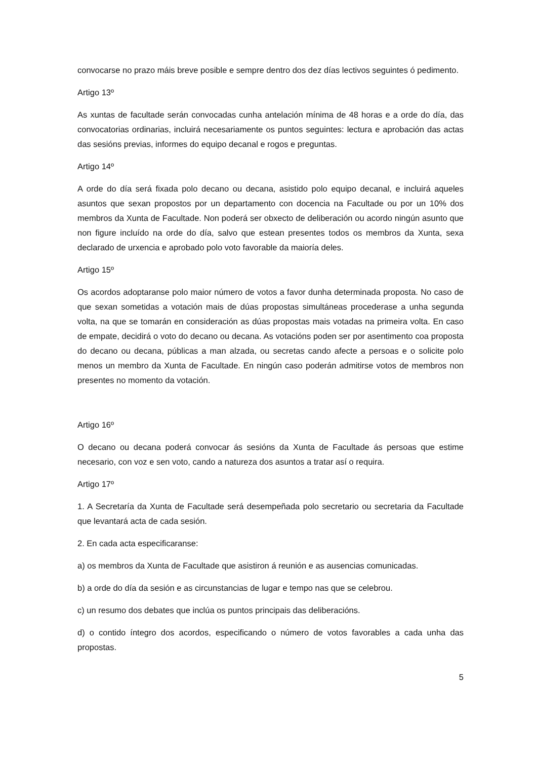convocarse no prazo máis breve posible e sempre dentro dos dez días lectivos seguintes ó pedimento.
Artigo 13º
As xuntas de facultade serán convocadas cunha antelación mínima de 48 horas e a orde do día, das convocatorias ordinarias, incluirá necesariamente os puntos seguintes: lectura e aprobación das actas das sesións previas, informes do equipo decanal e rogos e preguntas.
Artigo 14º
A orde do día será fixada polo decano ou decana, asistido polo equipo decanal, e incluirá aqueles asuntos que sexan propostos por un departamento con docencia na Facultade ou por un 10% dos membros da Xunta de Facultade. Non poderá ser obxecto de deliberación ou acordo ningún asunto que non figure incluído na orde do día, salvo que estean presentes todos os membros da Xunta, sexa declarado de urxencia e aprobado polo voto favorable da maioría deles.
Artigo 15º
Os acordos adoptaranse polo maior número de votos a favor dunha determinada proposta. No caso de que sexan sometidas a votación mais de dúas propostas simultáneas procederase a unha segunda volta, na que se tomarán en consideración as dúas propostas mais votadas na primeira volta. En caso de empate, decidirá o voto do decano ou decana. As votacións poden ser por asentimento coa proposta do decano ou decana, públicas a man alzada, ou secretas cando afecte a persoas e o solicite polo menos un membro da Xunta de Facultade. En ningún caso poderán admitirse votos de membros non presentes no momento da votación.
Artigo 16º
O decano ou decana poderá convocar ás sesións da Xunta de Facultade ás persoas que estime necesario, con voz e sen voto, cando a natureza dos asuntos a tratar así o requira.
Artigo 17º
1. A Secretaría da Xunta de Facultade será desempeñada polo secretario ou secretaria da Facultade que levantará acta de cada sesión.
2. En cada acta especificaranse:
a) os membros da Xunta de Facultade que asistiron á reunión e as ausencias comunicadas.
b) a orde do día da sesión e as circunstancias de lugar e tempo nas que se celebrou.
c) un resumo dos debates que inclúa os puntos principais das deliberacións.
d) o contido íntegro dos acordos, especificando o número de votos favorables a cada unha das propostas.
5